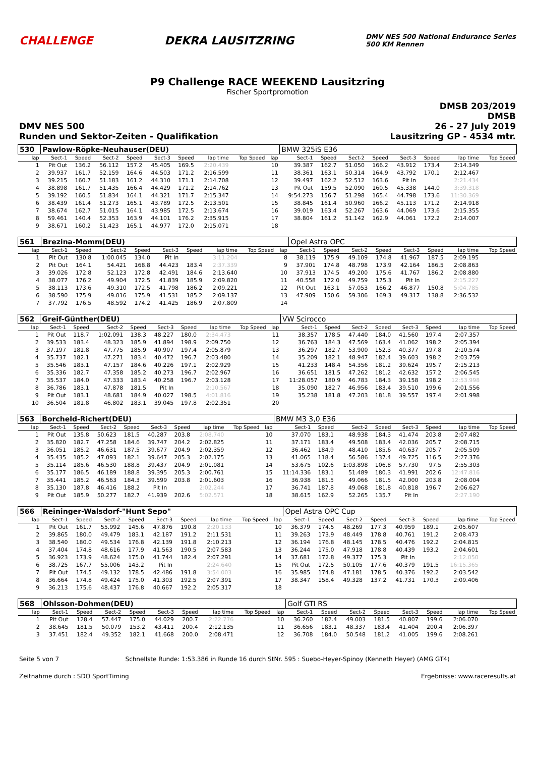CHALLENGE DEKRA LAUSITZRING
DMV NES 500 National Endurance Series
500 KM Rennen
P9 Challenge RACE WEEKEND Lausitzring
Fischer Sportpromotion
DMV NES 500
Runden und Sektor-Zeiten - Qualifikation
DMSB 203/2019
DMSB
26 - 27 July 2019
Lausitzring GP - 4534 mtr.
| 530 | Pawlow-Röpke-Neuhauser(DEU) | | | | | | | | | BMW 325iS E36 | | | | | | | |
| lap | Sect-1 | Speed | Sect-2 | Speed | Sect-3 | Speed | lap time | Top Speed | lap | Sect-1 | Speed | Sect-2 | Speed | Sect-3 | Speed | lap time | Top Speed |
| 1 | Pit Out | 136.2 | 56.112 | 157.2 | 45.405 | 169.5 | 2:20.439 | | 10 | 39.387 | 162.7 | 51.050 | 166.2 | 43.912 | 173.4 | 2:14.349 | |
| 2 | 39.937 | 161.7 | 52.159 | 164.6 | 44.503 | 171.2 | 2:16.599 | | 11 | 38.361 | 163.1 | 50.314 | 164.9 | 43.792 | 170.1 | 2:12.467 | |
| 3 | 39.215 | 160.7 | 51.183 | 161.2 | 44.310 | 171.1 | 2:14.708 | | 12 | 39.497 | 162.2 | 52.512 | 163.6 | Pit In | | 2:21.434 | |
| 4 | 38.898 | 161.7 | 51.435 | 166.4 | 44.429 | 171.2 | 2:14.762 | | 13 | Pit Out | 159.5 | 52.090 | 160.5 | 45.338 | 144.0 | 3:39.318 | |
| 5 | 39.192 | 160.5 | 51.834 | 164.1 | 44.321 | 171.7 | 2:15.347 | | 14 | 9:54.273 | 156.7 | 51.298 | 165.4 | 44.798 | 173.6 | 11:30.369 | |
| 6 | 38.439 | 161.4 | 51.273 | 165.1 | 43.789 | 172.5 | 2:13.501 | | 15 | 38.845 | 161.4 | 50.960 | 166.2 | 45.113 | 171.2 | 2:14.918 | |
| 7 | 38.674 | 162.7 | 51.015 | 164.1 | 43.985 | 172.5 | 2:13.674 | | 16 | 39.019 | 163.4 | 52.267 | 163.6 | 44.069 | 173.6 | 2:15.355 | |
| 8 | 59.461 | 140.4 | 52.353 | 163.9 | 44.101 | 176.2 | 2:35.915 | | 17 | 38.804 | 161.2 | 51.142 | 162.9 | 44.061 | 172.2 | 2:14.007 | |
| 9 | 38.671 | 160.2 | 51.423 | 165.1 | 44.977 | 172.0 | 2:15.071 | | 18 | | | | | | | | |
| 561 | Brezina-Momm(DEU) | | | | | | | | | Opel Astra OPC | | | | | | | |
| lap | Sect-1 | Speed | Sect-2 | Speed | Sect-3 | Speed | lap time | Top Speed | lap | Sect-1 | Speed | Sect-2 | Speed | Sect-3 | Speed | lap time | Top Speed |
| 1 | Pit Out | 130.8 | 1:00.045 | 134.0 | Pit In | | 3:11.204 | | 8 | 38.119 | 175.9 | 49.109 | 174.8 | 41.967 | 187.5 | 2:09.195 | |
| 2 | Pit Out | 164.1 | 54.421 | 168.8 | 44.423 | 183.4 | 2:37.339 | | 9 | 37.901 | 174.8 | 48.798 | 173.9 | 42.164 | 186.5 | 2:08.863 | |
| 3 | 39.026 | 172.8 | 52.123 | 172.8 | 42.491 | 184.6 | 2:13.640 | | 10 | 37.913 | 174.5 | 49.200 | 175.6 | 41.767 | 186.2 | 2:08.880 | |
| 4 | 38.077 | 176.2 | 49.904 | 172.5 | 41.839 | 185.9 | 2:09.820 | | 11 | 40.558 | 172.0 | 49.759 | 175.3 | Pit In | | 2:15.227 | |
| 5 | 38.113 | 173.6 | 49.310 | 172.5 | 41.798 | 186.2 | 2:09.221 | | 12 | Pit Out | 163.1 | 57.053 | 166.2 | 46.877 | 150.8 | 5:04.785 | |
| 6 | 38.590 | 175.9 | 49.016 | 175.9 | 41.531 | 185.2 | 2:09.137 | | 13 | 47.909 | 150.6 | 59.306 | 169.3 | 49.317 | 138.8 | 2:36.532 | |
| 7 | 37.792 | 176.5 | 48.592 | 174.2 | 41.425 | 186.9 | 2:07.809 | | 14 | | | | | | | | |
| 562 | Greif-Günther(DEU) | | | | | | | | | VW Scirocco | | | | | | | |
| lap | Sect-1 | Speed | Sect-2 | Speed | Sect-3 | Speed | lap time | Top Speed | lap | Sect-1 | Speed | Sect-2 | Speed | Sect-3 | Speed | lap time | Top Speed |
| 1 | Pit Out | 118.7 | 1:02.091 | 138.3 | 48.227 | 180.0 | 2:34.473 | | 11 | 38.357 | 178.5 | 47.440 | 184.0 | 41.560 | 197.4 | 2:07.357 | |
| 2 | 39.533 | 183.4 | 48.323 | 185.9 | 41.894 | 198.9 | 2:09.750 | | 12 | 36.763 | 184.3 | 47.569 | 163.4 | 41.062 | 198.2 | 2:05.394 | |
| 3 | 37.197 | 181.8 | 47.775 | 185.9 | 40.907 | 197.4 | 2:05.879 | | 13 | 36.297 | 182.7 | 53.900 | 152.3 | 40.377 | 197.8 | 2:10.574 | |
| 4 | 35.737 | 182.1 | 47.271 | 183.4 | 40.472 | 196.7 | 2:03.480 | | 14 | 35.209 | 182.1 | 48.947 | 182.4 | 39.603 | 198.2 | 2:03.759 | |
| 5 | 35.546 | 183.1 | 47.157 | 184.6 | 40.226 | 197.1 | 2:02.929 | | 15 | 41.233 | 148.4 | 54.356 | 181.2 | 39.624 | 195.7 | 2:15.213 | |
| 6 | 35.336 | 182.7 | 47.358 | 185.2 | 40.273 | 196.7 | 2:02.967 | | 16 | 36.651 | 181.5 | 47.262 | 181.2 | 42.632 | 157.2 | 2:06.545 | |
| 7 | 35.537 | 184.0 | 47.333 | 183.4 | 40.258 | 196.7 | 2:03.128 | | 17 | 11:28.057 | 180.9 | 46.783 | 184.3 | 39.158 | 198.2 | 12:53.998 | |
| 8 | 36.786 | 183.1 | 47.878 | 181.5 | Pit In | | 2:10.567 | | 18 | 35.090 | 182.7 | 46.956 | 183.4 | 39.510 | 199.6 | 2:01.556 | |
| 9 | Pit Out | 183.1 | 48.681 | 184.9 | 40.027 | 198.5 | 4:01.816 | | 19 | 35.238 | 181.8 | 47.203 | 181.8 | 39.557 | 197.4 | 2:01.998 | |
| 10 | 36.504 | 181.8 | 46.802 | 183.1 | 39.045 | 197.8 | 2:02.351 | | 20 | | | | | | | | |
| 563 | Borcheld-Richert(DEU) | | | | | | | | | BMW M3 3,0 E36 | | | | | | | |
| lap | Sect-1 | Speed | Sect-2 | Speed | Sect-3 | Speed | lap time | Top Speed | lap | Sect-1 | Speed | Sect-2 | Speed | Sect-3 | Speed | lap time | Top Speed |
| 1 | Pit Out | 135.8 | 50.623 | 181.5 | 40.287 | 203.8 | 2:08.740 | | 10 | 37.070 | 183.1 | 48.938 | 184.3 | 41.474 | 203.8 | 2:07.482 | |
| 2 | 35.820 | 182.7 | 47.258 | 184.6 | 39.747 | 204.2 | 2:02.825 | | 11 | 37.171 | 183.4 | 49.508 | 183.4 | 42.036 | 205.7 | 2:08.715 | |
| 3 | 36.051 | 185.2 | 46.631 | 187.5 | 39.677 | 204.9 | 2:02.359 | | 12 | 36.462 | 184.9 | 48.410 | 185.6 | 40.637 | 205.7 | 2:05.509 | |
| 4 | 35.435 | 185.2 | 47.093 | 182.1 | 39.647 | 205.3 | 2:02.175 | | 13 | 41.065 | 118.4 | 56.586 | 137.4 | 49.725 | 116.5 | 2:27.376 | |
| 5 | 35.114 | 185.6 | 46.530 | 188.8 | 39.437 | 204.9 | 2:01.081 | | 14 | 53.675 | 102.6 | 1:03.898 | 106.8 | 57.730 | 97.5 | 2:55.303 | |
| 6 | 35.177 | 186.5 | 46.189 | 188.8 | 39.395 | 205.3 | 2:00.761 | | 15 | 11:14.336 | 183.1 | 51.489 | 180.3 | 41.991 | 202.6 | 12:47.816 | |
| 7 | 35.441 | 185.2 | 46.563 | 184.3 | 39.599 | 203.8 | 2:01.603 | | 16 | 36.938 | 181.5 | 49.066 | 181.5 | 42.000 | 203.8 | 2:08.004 | |
| 8 | 35.130 | 187.8 | 46.416 | 188.2 | Pit In | | 2:02.244 | | 17 | 36.741 | 187.8 | 49.068 | 181.8 | 40.818 | 196.7 | 2:06.627 | |
| 9 | Pit Out | 185.9 | 50.277 | 182.7 | 41.939 | 202.6 | 5:02.571 | | 18 | 38.615 | 162.9 | 52.265 | 135.7 | Pit In | | 2:27.190 | |
| 566 | Reininger-Walsdorf-"Hunt Sepo" | | | | | | | | | Opel Astra OPC Cup | | | | | | | |
| lap | Sect-1 | Speed | Sect-2 | Speed | Sect-3 | Speed | lap time | Top Speed | lap | Sect-1 | Speed | Sect-2 | Speed | Sect-3 | Speed | lap time | Top Speed |
| 1 | Pit Out | 161.7 | 55.992 | 145.6 | 47.876 | 190.8 | 2:20.133 | | 10 | 36.379 | 174.5 | 48.269 | 177.3 | 40.959 | 189.1 | 2:05.607 | |
| 2 | 39.865 | 180.0 | 49.479 | 183.1 | 42.187 | 191.2 | 2:11.531 | | 11 | 39.263 | 173.9 | 48.449 | 178.8 | 40.761 | 191.2 | 2:08.473 | |
| 3 | 38.540 | 180.0 | 49.534 | 176.8 | 42.139 | 191.8 | 2:10.213 | | 12 | 36.194 | 176.8 | 48.145 | 178.5 | 40.476 | 192.2 | 2:04.815 | |
| 4 | 37.404 | 174.8 | 48.616 | 177.9 | 41.563 | 190.5 | 2:07.583 | | 13 | 36.244 | 175.0 | 47.918 | 178.8 | 40.439 | 193.2 | 2:04.601 | |
| 5 | 36.923 | 173.9 | 48.624 | 175.0 | 41.744 | 182.4 | 2:07.291 | | 14 | 37.681 | 172.8 | 49.377 | 175.3 | Pit In | | 2:12.050 | |
| 6 | 38.725 | 167.7 | 55.006 | 143.2 | Pit In | | 2:24.640 | | 15 | Pit Out | 172.5 | 50.105 | 177.6 | 40.379 | 191.5 | 16:15.365 | |
| 7 | Pit Out | 174.5 | 49.132 | 178.5 | 42.486 | 191.8 | 3:54.003 | | 16 | 35.985 | 174.8 | 47.181 | 178.5 | 40.376 | 192.2 | 2:03.542 | |
| 8 | 36.664 | 174.8 | 49.424 | 175.0 | 41.303 | 192.5 | 2:07.391 | | 17 | 38.347 | 158.4 | 49.328 | 137.2 | 41.731 | 170.3 | 2:09.406 | |
| 9 | 36.213 | 175.6 | 48.437 | 176.8 | 40.667 | 192.2 | 2:05.317 | | 18 | | | | | | | | |
| 568 | Ohlsson-Dohmen(DEU) | | | | | | | | | Golf GTI RS | | | | | | | |
| lap | Sect-1 | Speed | Sect-2 | Speed | Sect-3 | Speed | lap time | Top Speed | lap | Sect-1 | Speed | Sect-2 | Speed | Sect-3 | Speed | lap time | Top Speed |
| 1 | Pit Out | 128.4 | 57.447 | 175.0 | 44.029 | 200.7 | 2:22.776 | | 10 | 36.260 | 182.4 | 49.003 | 181.5 | 40.807 | 199.6 | 2:06.070 | |
| 2 | 38.645 | 181.5 | 50.079 | 153.2 | 43.411 | 200.4 | 2:12.135 | | 11 | 36.656 | 183.1 | 48.337 | 183.4 | 41.404 | 200.4 | 2:06.397 | |
| 3 | 37.451 | 182.4 | 49.352 | 182.1 | 41.668 | 200.0 | 2:08.471 | | 12 | 36.708 | 184.0 | 50.548 | 181.2 | 41.005 | 199.6 | 2:08.261 | |
Seite 5 von 7 Schnellste Runde: 1:53.386 in Runde 16 durch StNr. 595 : Suebo-Heyer-Spinoy (Kenneth Heyer) (AMG GT4)
Zeitnahme durch : SDO SportTiming Ergebnisse: www.raceresults.at